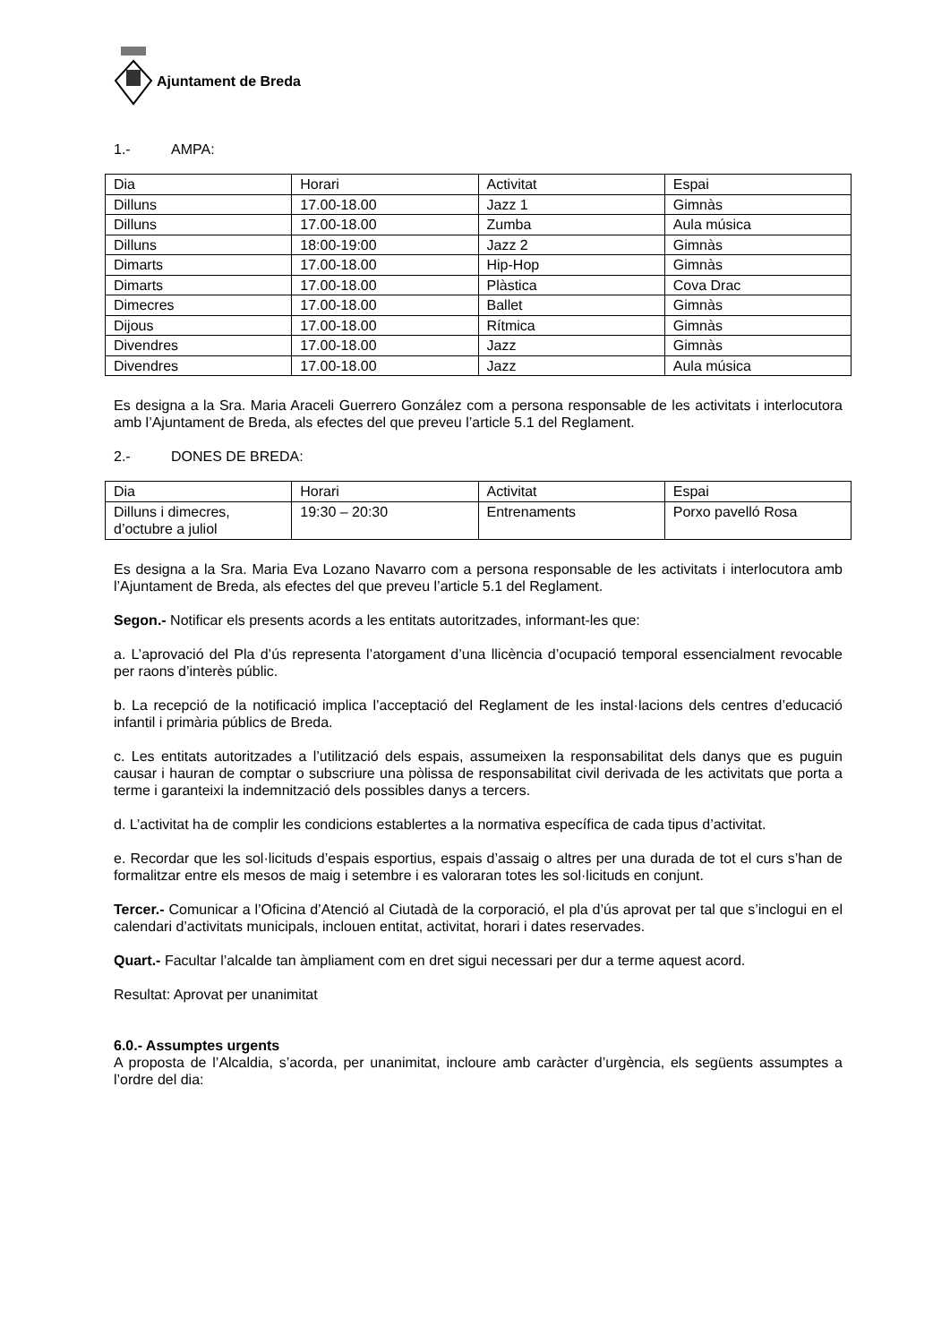Ajuntament de Breda
1.- AMPA:
| Dia | Horari | Activitat | Espai |
| Dilluns | 17.00-18.00 | Jazz 1 | Gimnàs |
| Dilluns | 17.00-18.00 | Zumba | Aula música |
| Dilluns | 18:00-19:00 | Jazz 2 | Gimnàs |
| Dimarts | 17.00-18.00 | Hip-Hop | Gimnàs |
| Dimarts | 17.00-18.00 | Plàstica | Cova Drac |
| Dimecres | 17.00-18.00 | Ballet | Gimnàs |
| Dijous | 17.00-18.00 | Rítmica | Gimnàs |
| Divendres | 17.00-18.00 | Jazz | Gimnàs |
| Divendres | 17.00-18.00 | Jazz | Aula música |
Es designa a la Sra. Maria Araceli Guerrero González com a persona responsable de les activitats i interlocutora amb l’Ajuntament de Breda, als efectes del que preveu l’article 5.1 del Reglament.
2.- DONES DE BREDA:
| Dia | Horari | Activitat | Espai |
| Dilluns i dimecres, d’octubre a juliol | 19:30 – 20:30 | Entrenaments | Porxo pavelló Rosa |
Es designa a la Sra. Maria Eva Lozano Navarro com a persona responsable de les activitats i interlocutora amb l’Ajuntament de Breda, als efectes del que preveu l’article 5.1 del Reglament.
Segon.- Notificar els presents acords a les entitats autoritzades, informant-les que:
a. L’aprovació del Pla d’ús representa l’atorgament d’una llicència d’ocupació temporal essencialment revocable per raons d’interès públic.
b. La recepció de la notificació implica l’acceptació del Reglament de les instal·lacions dels centres d’educació infantil i primària públics de Breda.
c. Les entitats autoritzades a l’utilització dels espais, assumeixen la responsabilitat dels danys que es puguin causar i hauran de comptar o subscriure una pòlissa de responsabilitat civil derivada de les activitats que porta a terme i garanteixi la indemnització dels possibles danys a tercers.
d. L’activitat ha de complir les condicions establertes a la normativa específica de cada tipus d’activitat.
e. Recordar que les sol·licituds d’espais esportius, espais d’assaig o altres per una durada de tot el curs s’han de formalitzar entre els mesos de maig i setembre i es valoraran totes les sol·licituds en conjunt.
Tercer.- Comunicar a l’Oficina d’Atenció al Ciutadà de la corporació, el pla d’ús aprovat per tal que s’inclogui en el calendari d’activitats municipals, inclouen entitat, activitat, horari i dates reservades.
Quart.- Facultar l’alcalde tan àmpliament com en dret sigui necessari per dur a terme aquest acord.
Resultat: Aprovat per unanimitat
6.0.- Assumptes urgents
A proposta de l’Alcaldia, s’acorda, per unanimitat, incloure amb caràcter d’urgència, els següents assumptes a l’ordre del dia: